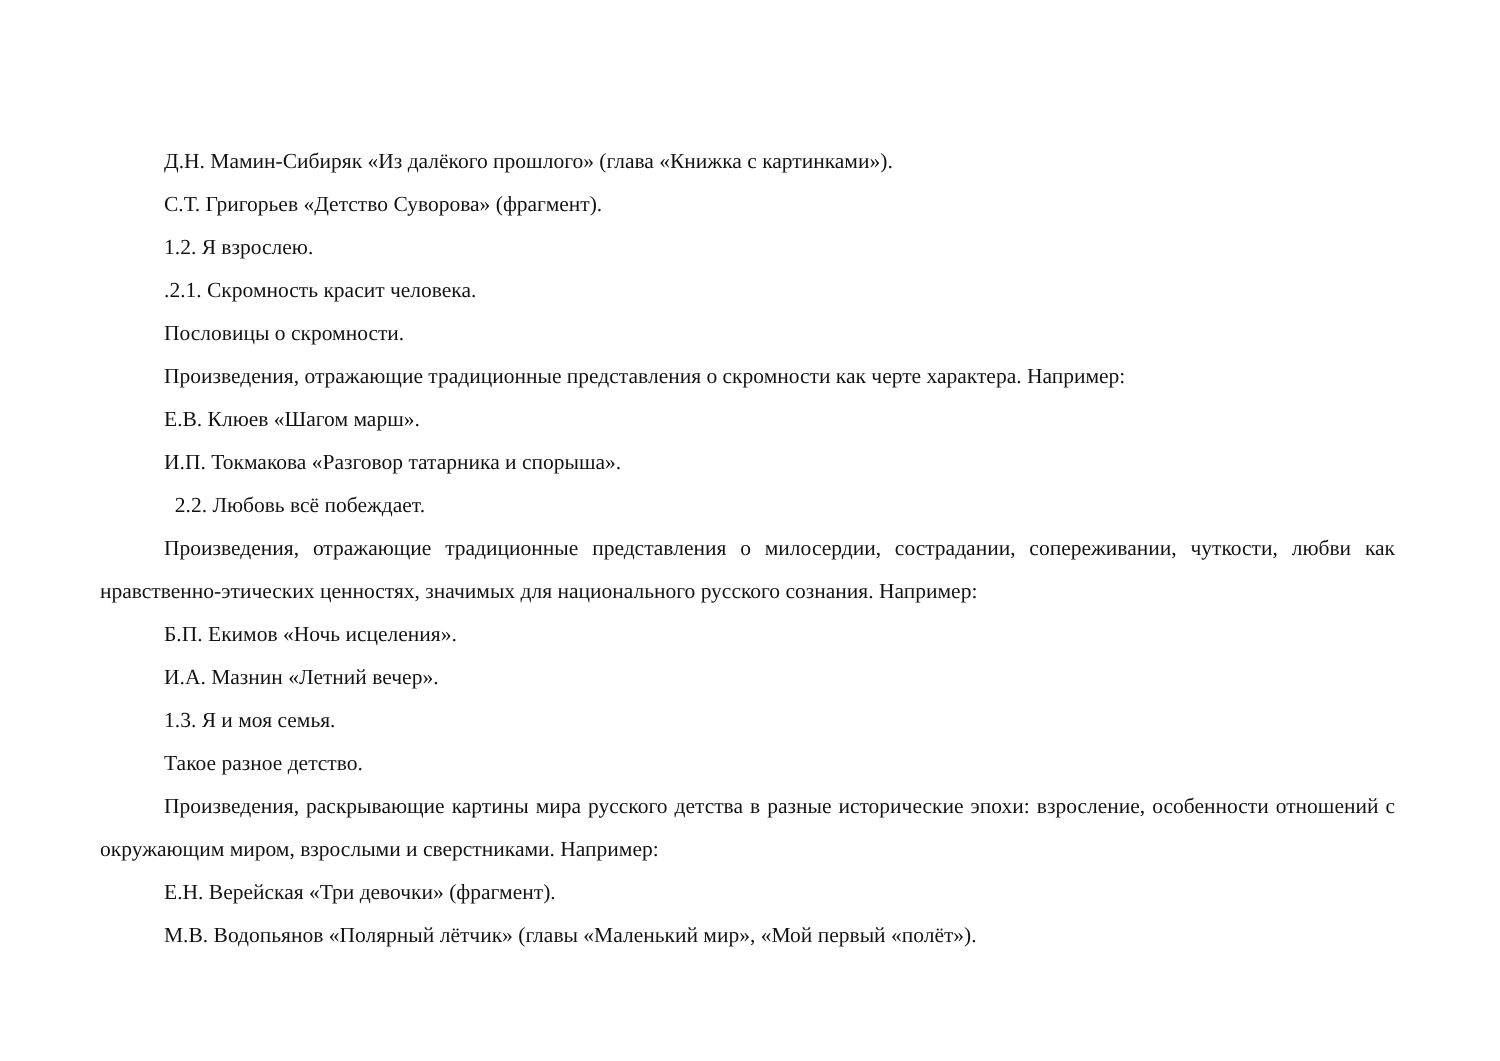Д.Н. Мамин-Сибиряк «Из далёкого прошлого» (глава «Книжка с картинками»).
С.Т. Григорьев «Детство Суворова» (фрагмент).
1.2. Я взрослею.
.2.1. Скромность красит человека.
Пословицы о скромности.
Произведения, отражающие традиционные представления о скромности как черте характера. Например:
Е.В. Клюев «Шагом марш».
И.П. Токмакова «Разговор татарника и спорыша».
2.2. Любовь всё побеждает.
Произведения, отражающие традиционные представления о милосердии, сострадании, сопереживании, чуткости, любви как нравственно-этических ценностях, значимых для национального русского сознания. Например:
Б.П. Екимов «Ночь исцеления».
И.А. Мазнин «Летний вечер».
1.3. Я и моя семья.
Такое разное детство.
Произведения, раскрывающие картины мира русского детства в разные исторические эпохи: взросление, особенности отношений с окружающим миром, взрослыми и сверстниками. Например:
Е.Н. Верейская «Три девочки» (фрагмент).
М.В. Водопьянов «Полярный лётчик» (главы «Маленький мир», «Мой первый «полёт»).